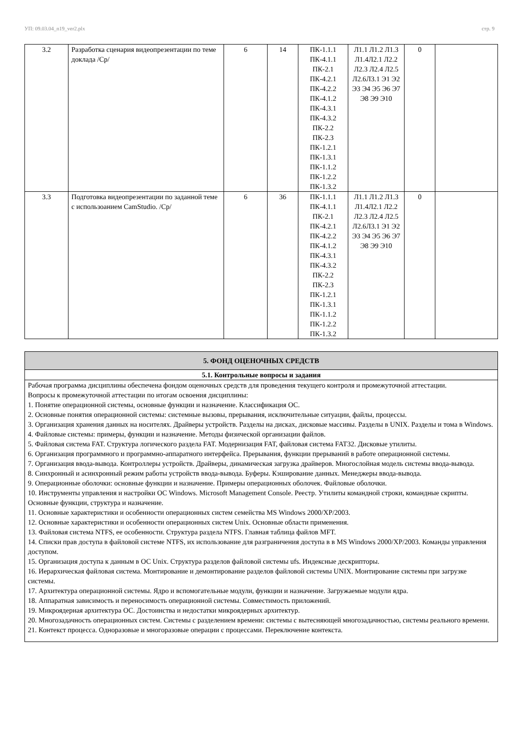УП: 09.03.04_n19_ver2.plx стр. 9
| 3.2 | Разработка сценария видеопрезентации по теме доклада /Ср/ | 6 | 14 | ПК-1.1.1 ПК-4.1.1 ПК-2.1 ПК-4.2.1 ПК-4.2.2 ПК-4.1.2 ПК-4.3.1 ПК-4.3.2 ПК-2.2 ПК-2.3 ПК-1.2.1 ПК-1.3.1 ПК-1.1.2 ПК-1.2.2 ПК-1.3.2 | Л1.1 Л1.2 Л1.3 Л1.4Л2.1 Л2.2 Л2.3 Л2.4 Л2.5 Л2.6Л3.1 Э1 Э2 Э3 Э4 Э5 Э6 Э7 Э8 Э9 Э10 | 0 | |
| 3.3 | Подготовка видеопрезентации по заданной теме с использоанием CamStudio. /Ср/ | 6 | 36 | ПК-1.1.1 ПК-4.1.1 ПК-2.1 ПК-4.2.1 ПК-4.2.2 ПК-4.1.2 ПК-4.3.1 ПК-4.3.2 ПК-2.2 ПК-2.3 ПК-1.2.1 ПК-1.3.1 ПК-1.1.2 ПК-1.2.2 ПК-1.3.2 | Л1.1 Л1.2 Л1.3 Л1.4Л2.1 Л2.2 Л2.3 Л2.4 Л2.5 Л2.6Л3.1 Э1 Э2 Э3 Э4 Э5 Э6 Э7 Э8 Э9 Э10 | 0 | |
| 5. ФОНД ОЦЕНОЧНЫХ СРЕДСТВ |
| 5.1. Контрольные вопросы и задания |
| Рабочая программа дисциплины обеспечена фондом оценочных средств для проведения текущего контроля и промежуточной аттестации. Вопросы к промежуточной аттестации по итогам освоения дисциплины: 1. Понятие операционной системы, основные функции и назначение. Классификация ОС. 2. Основные понятия операционной системы: системные вызовы, прерывания, исключительные ситуации, файлы, процессы. 3. Организация хранения данных на носителях. Драйверы устройств. Разделы на дисках, дисковые массивы. Разделы в UNIX. Разделы и тома в Windows. 4. Файловые системы: примеры, функции и назначение. Методы физической организации файлов. 5. Файловая система FAT. Структура логического раздела FAT. Модернизация FAT, файловая система FAT32. Дисковые утилиты. 6. Организация программного и программно-аппаратного интерфейса. Прерывания, функции прерываний в работе операционной системы. 7. Организация ввода-вывода. Контроллеры устройств. Драйверы, динамическая загрузка драйверов. Многослойная модель системы ввода-вывода. 8. Синхронный и асинхронный режим работы устройств ввода-вывода. Буферы. Кэширование данных. Менеджеры ввода-вывода. 9. Операционные оболочки: основные функции и назначение. Примеры операционных оболочек. Файловые оболочки. 10. Инструменты управления и настройки ОС Windows. Microsoft Management Console. Реестр. Утилиты командной строки, командные скрипты. Основные функции, структура и назначение. 11. Основные характеристики и особенности операционных систем семейства MS Windows 2000/XP/2003. 12. Основные характеристики и особенности операционных систем Unix. Основные области применения. 13. Файловая система NTFS, ее особенности. Структура раздела NTFS. Главная таблица файлов MFT. 14. Списки прав доступа в файловой системе NTFS, их использование для разграничения доступа в в MS Windows 2000/XP/2003. Команды управления доступом. 15. Организация доступа к данным в ОС Unix. Структура разделов файловой системы ufs. Индексные дескрипторы. 16. Иерархическая файловая система. Монтирование и демонтирование разделов файловой системы UNIX. Монтирование системы при загрузке системы. 17. Архитектура операционной системы. Ядро и вспомогательные модули, функции и назначение. Загружаемые модули ядра. 18. Аппаратная зависимость и переносимость операционной системы. Совместимость приложений. 19. Микроядерная архитектура ОС. Достоинства и недостатки микроядерных архитектур. 20. Многозадачность операционных систем. Системы с разделением времени: системы с вытесняющей многозадачностью, системы реального времени. 21. Контекст процесса. Одноразовые и многоразовые операции с процессами. Переключение контекста. |